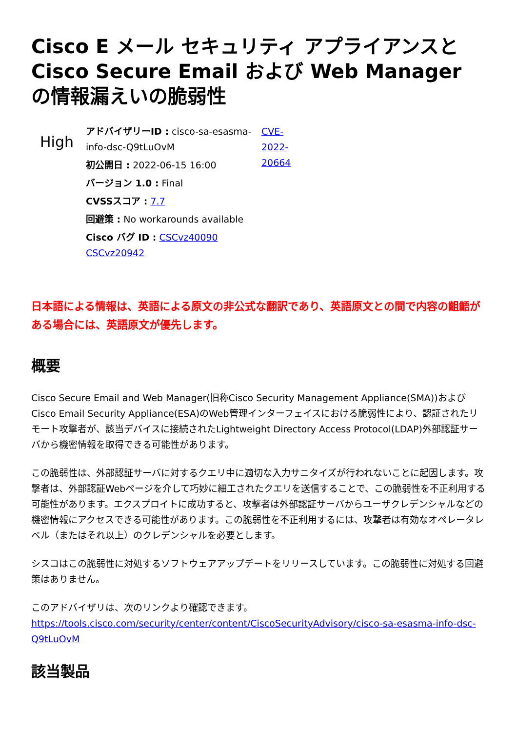Cisco E メール セキュリティ アプライアンスと Cisco Secure Email および Web Manager の情報漏えいの脆弱性
High
アドバイザリーID : cisco-sa-esasma-info-dsc-Q9tLuOvM
初公開日 : 2022-06-15 16:00
バージョン 1.0 : Final
CVSSスコア : 7.7
回避策 : No workarounds available
Cisco バグ ID : CSCvz40090 CSCvz20942
CVE-2022-20664
日本語による情報は、英語による原文の非公式な翻訳であり、英語原文との間で内容の齟齬がある場合には、英語原文が優先します。
概要
Cisco Secure Email and Web Manager(旧称Cisco Security Management Appliance(SMA))およびCisco Email Security Appliance(ESA)のWeb管理インターフェイスにおける脆弱性により、認証されたリモート攻撃者が、該当デバイスに接続されたLightweight Directory Access Protocol(LDAP)外部認証サーバから機密情報を取得できる可能性があります。
この脆弱性は、外部認証サーバに対するクエリ中に適切な入力サニタイズが行われないことに起因します。攻撃者は、外部認証Webページを介して巧妙に細工されたクエリを送信することで、この脆弱性を不正利用する可能性があります。エクスプロイトに成功すると、攻撃者は外部認証サーバからユーザクレデンシャルなどの機密情報にアクセスできる可能性があります。この脆弱性を不正利用するには、攻撃者は有効なオペレータレベル（またはそれ以上）のクレデンシャルを必要とします。
シスコはこの脆弱性に対処するソフトウェアアップデートをリリースしています。この脆弱性に対処する回避策はありません。
このアドバイザリは、次のリンクより確認できます。
https://tools.cisco.com/security/center/content/CiscoSecurityAdvisory/cisco-sa-esasma-info-dsc-Q9tLuOvM
該当製品